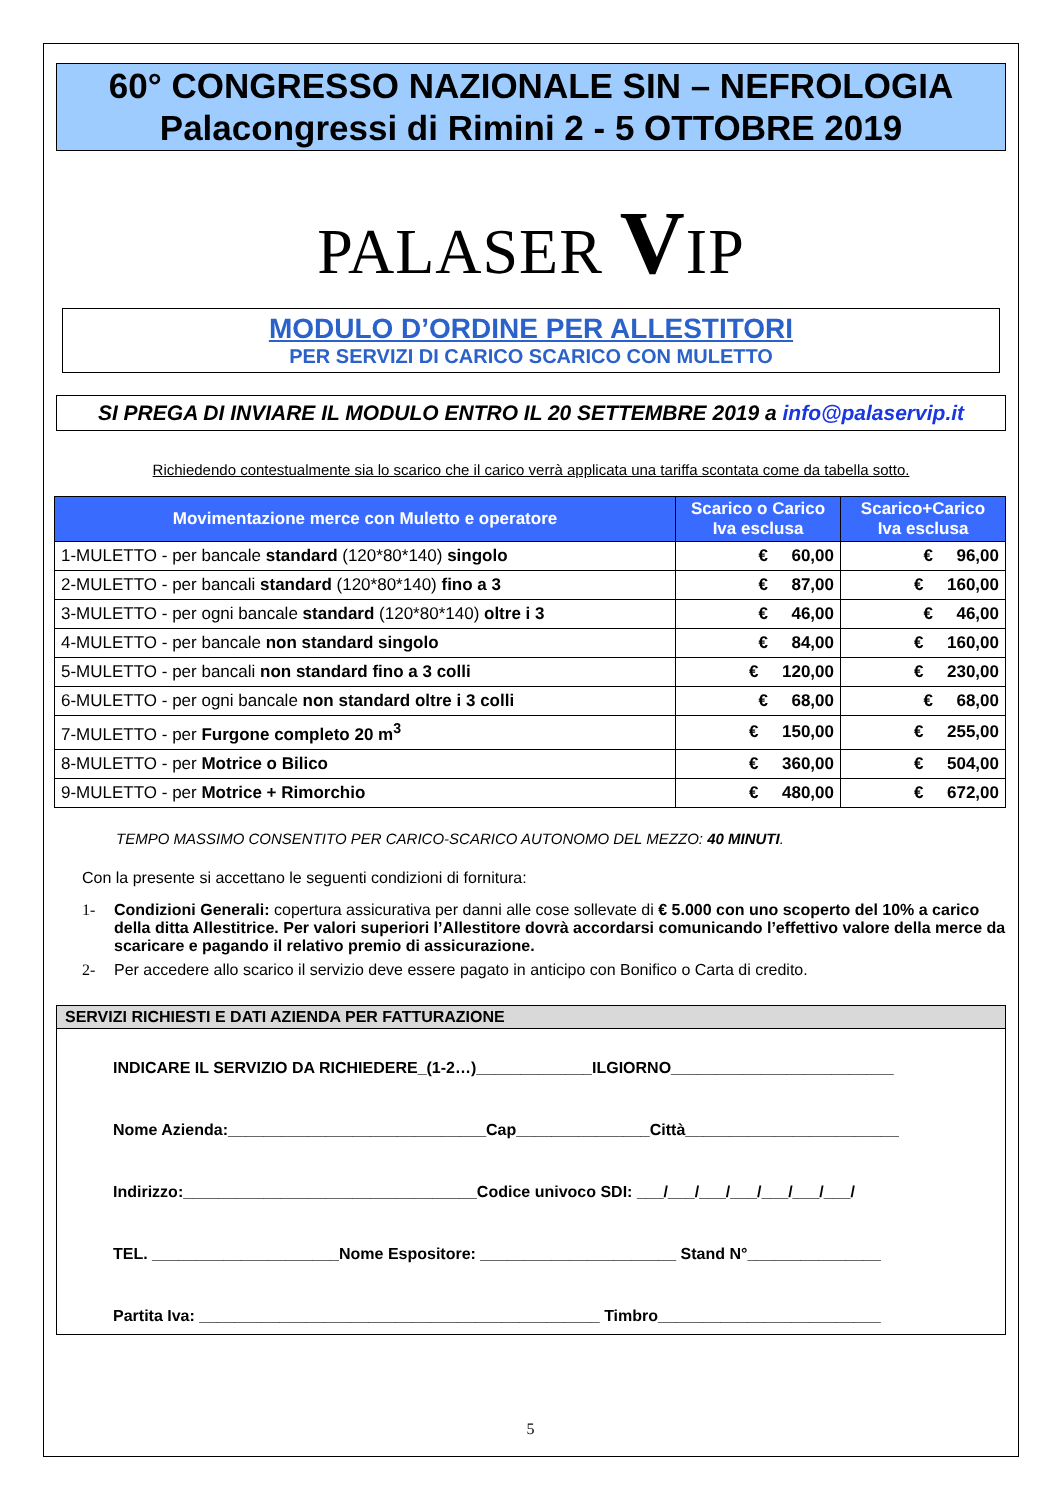60° CONGRESSO NAZIONALE SIN – NEFROLOGIA
Palacongressi di Rimini 2 - 5 OTTOBRE 2019
PALASER VIP
MODULO D’ORDINE PER ALLESTITORI
PER SERVIZI DI CARICO SCARICO CON MULETTO
SI PREGA DI INVIARE IL MODULO ENTRO IL 20 SETTEMBRE 2019 a info@palaservip.it
Richiedendo contestualmente sia lo scarico che il carico verrà applicata una tariffa scontata come da tabella sotto.
| Movimentazione merce con Muletto e operatore | Scarico o Carico Iva esclusa | Scarico+Carico Iva esclusa |
| --- | --- | --- |
| 1-MULETTO - per bancale standard (120*80*140) singolo | € 60,00 | € 96,00 |
| 2-MULETTO - per bancali standard (120*80*140) fino a 3 | € 87,00 | € 160,00 |
| 3-MULETTO - per ogni bancale standard (120*80*140) oltre i 3 | € 46,00 | € 46,00 |
| 4-MULETTO - per bancale non standard singolo | € 84,00 | € 160,00 |
| 5-MULETTO - per bancali non standard fino a 3 colli | € 120,00 | € 230,00 |
| 6-MULETTO - per ogni bancale non standard oltre i 3 colli | € 68,00 | € 68,00 |
| 7-MULETTO - per Furgone completo 20 m<sup>3</sup> | € 150,00 | € 255,00 |
| 8-MULETTO - per Motrice o Bilico | € 360,00 | € 504,00 |
| 9-MULETTO - per Motrice + Rimorchio | € 480,00 | € 672,00 |
TEMPO MASSIMO CONSENTITO PER CARICO-SCARICO AUTONOMO DEL MEZZO: 40 MINUTI.
Con la presente si accettano le seguenti condizioni di fornitura:
1- Condizioni Generali: copertura assicurativa per danni alle cose sollevate di € 5.000 con uno scoperto del 10% a carico della ditta Allestitrice. Per valori superiori l’Allestitore dovrà accordarsi comunicando l’effettivo valore della merce da scaricare e pagando il relativo premio di assicurazione.
2- Per accedere allo scarico il servizio deve essere pagato in anticipo con Bonifico o Carta di credito.
SERVIZI RICHIESTI E DATI AZIENDA PER FATTURAZIONE
INDICARE IL SERVIZIO DA RICHIEDERE_(1-2…)_____________ILGIORNO_________________________
Nome Azienda:_____________________________Cap_______________Città________________________
Indirizzo:_________________________________Codice univoco SDI: ___/___/___/___/___/___/___/
TEL. _____________________Nome Espositore: ______________________ Stand N°_______________
Partita Iva: _____________________________________________ Timbro_________________________
5